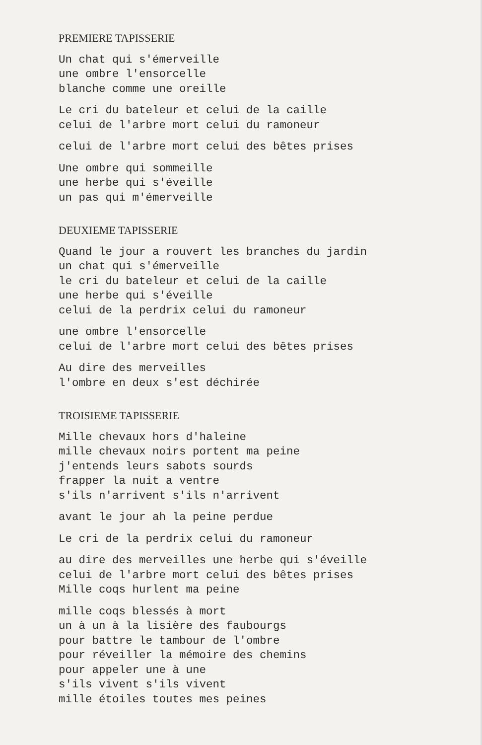PREMIERE TAPISSERIE
Un chat qui s'émerveille
une ombre l'ensorcelle
blanche comme une oreille
Le cri du bateleur et celui de la caille
celui de l'arbre mort celui du ramoneur
celui de l'arbre mort celui des bêtes prises
Une ombre qui sommeille
une herbe qui s'éveille
un pas qui m'émerveille
DEUXIEME TAPISSERIE
Quand le jour a rouvert les branches du jardin
un chat qui s'émerveille
le cri du bateleur et celui de la caille
une herbe qui s'éveille
celui de la perdrix celui du ramoneur
une ombre l'ensorcelle
celui de l'arbre mort celui des bêtes prises
Au dire des merveilles
l'ombre en deux s'est déchirée
TROISIEME TAPISSERIE
Mille chevaux hors d'haleine
mille chevaux noirs portent ma peine
j'entends leurs sabots sourds
frapper la nuit a ventre
s'ils n'arrivent s'ils n'arrivent
avant le jour ah la peine perdue
Le cri de la perdrix celui du ramoneur
au dire des merveilles une herbe qui s'éveille
celui de l'arbre mort celui des bêtes prises
Mille coqs hurlent ma peine
mille coqs blessés à mort
un à un à la lisière des faubourgs
pour battre le tambour de l'ombre
pour réveiller la mémoire des chemins
pour appeler une à une
s'ils vivent s'ils vivent
mille étoiles toutes mes peines